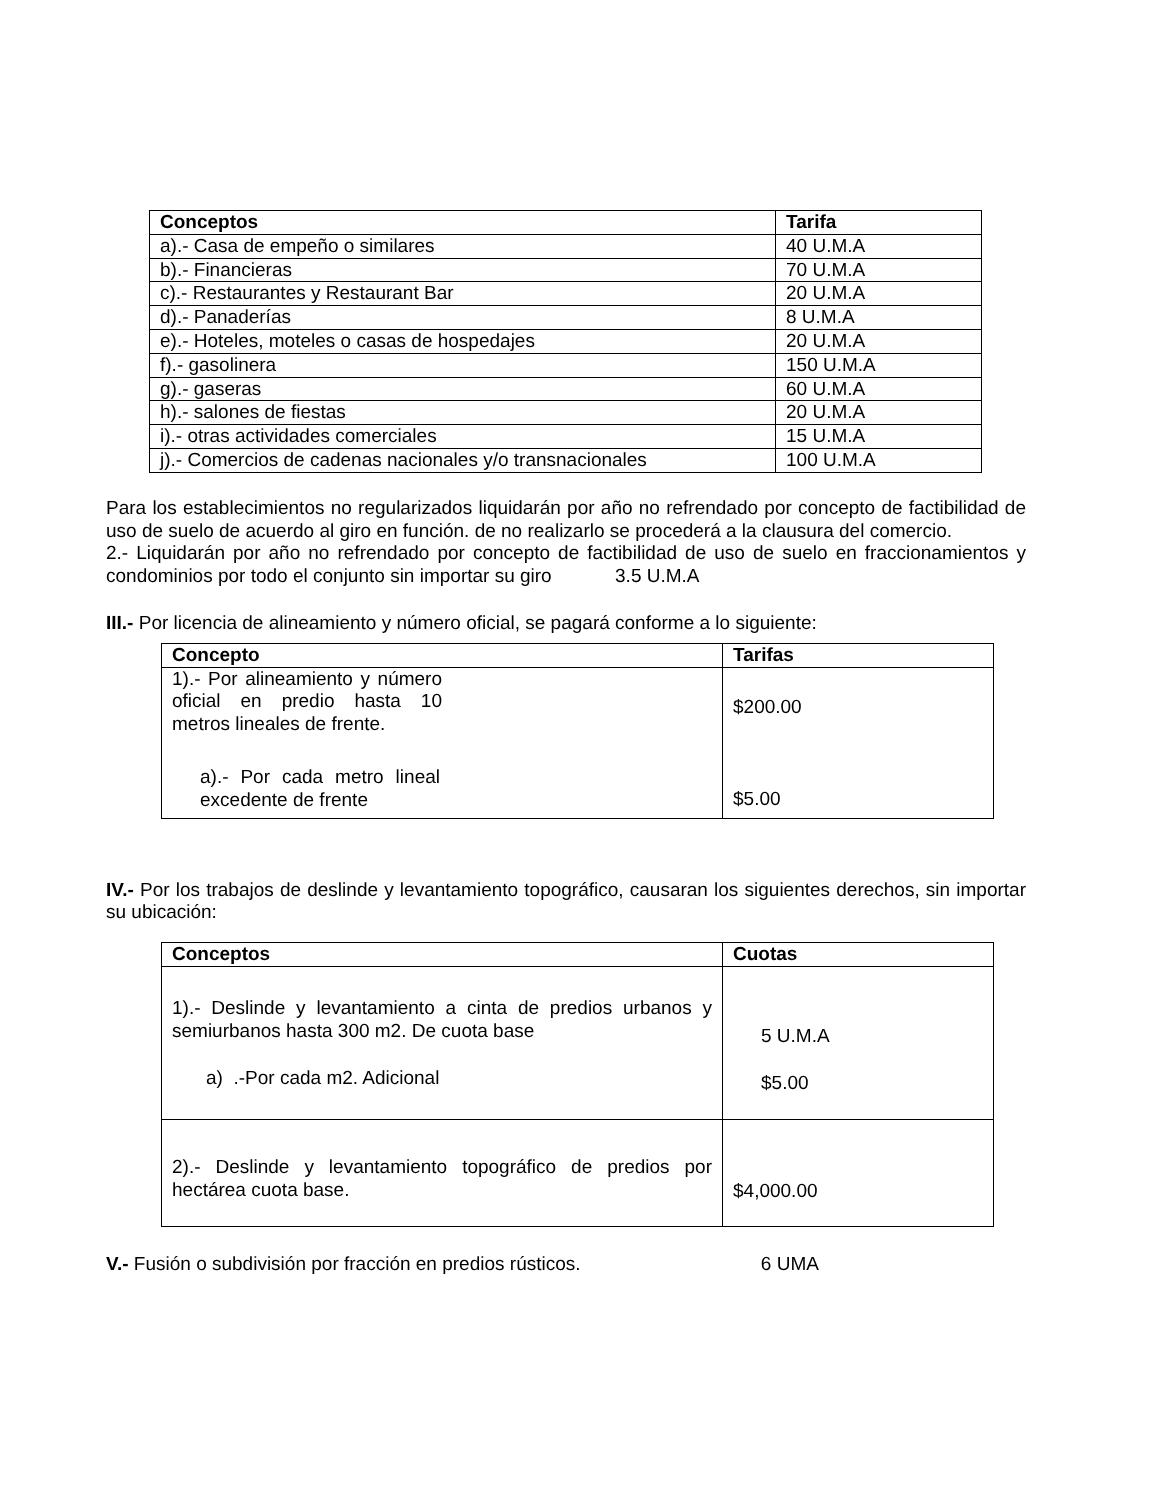| Conceptos | Tarifa |
| --- | --- |
| a).- Casa de empeño o similares | 40 U.M.A |
| b).- Financieras | 70 U.M.A |
| c).- Restaurantes y Restaurant Bar | 20 U.M.A |
| d).- Panaderías | 8 U.M.A |
| e).- Hoteles, moteles o casas de hospedajes | 20 U.M.A |
| f).- gasolinera | 150 U.M.A |
| g).- gaseras | 60 U.M.A |
| h).- salones de fiestas | 20 U.M.A |
| i).- otras actividades comerciales | 15 U.M.A |
| j).- Comercios de cadenas nacionales y/o transnacionales | 100 U.M.A |
Para los establecimientos no regularizados liquidarán por año no refrendado por concepto de factibilidad de uso de suelo de acuerdo al giro en función. de no realizarlo se procederá a la clausura del comercio.
2.- Liquidarán por año no refrendado por concepto de factibilidad de uso de suelo en fraccionamientos y condominios por todo el conjunto sin importar su giro 3.5 U.M.A
III.- Por licencia de alineamiento y número oficial, se pagará conforme a lo siguiente:
| Concepto | Tarifas |
| --- | --- |
| 1).- Por alineamiento y número oficial en predio hasta 10 metros lineales de frente. a).- Por cada metro lineal excedente de frente | $200.00 $5.00 |
IV.- Por los trabajos de deslinde y levantamiento topográfico, causaran los siguientes derechos, sin importar su ubicación:
| Conceptos | Cuotas |
| --- | --- |
| 1).- Deslinde y levantamiento a cinta de predios urbanos y semiurbanos hasta 300 m2. De cuota base a) .-Por cada m2. Adicional | 5 U.M.A $5.00 |
| 2).- Deslinde y levantamiento topográfico de predios por hectárea cuota base. | $4,000.00 |
V.- Fusión o subdivisión por fracción en predios rústicos. 6 UMA